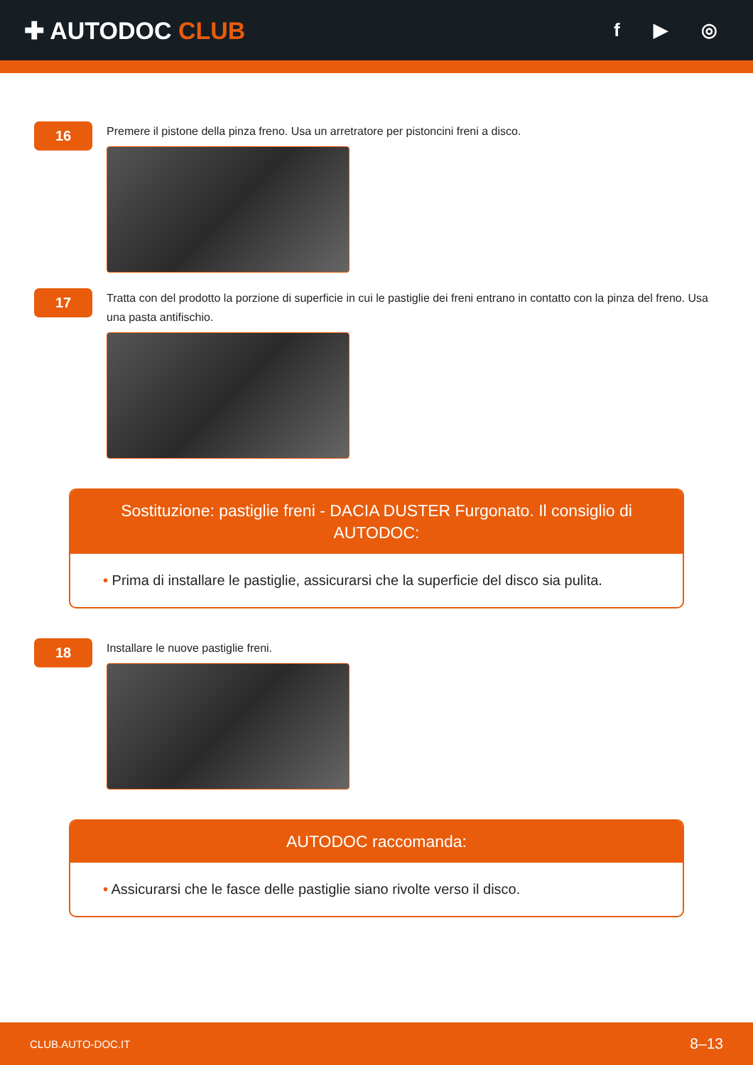✚ AUTODOC CLUB
f ▶ ◎
16
Premere il pistone della pinza freno. Usa un arretratore per pistoncini freni a disco.
17
Tratta con del prodotto la porzione di superficie in cui le pastiglie dei freni entrano in contatto con la pinza del freno. Usa una pasta antifischio.
Sostituzione: pastiglie freni - DACIA DUSTER Furgonato. Il consiglio di AUTODOC:
• Prima di installare le pastiglie, assicurarsi che la superficie del disco sia pulita.
18
Installare le nuove pastiglie freni.
AUTODOC raccomanda:
• Assicurarsi che le fasce delle pastiglie siano rivolte verso il disco.
CLUB.AUTO-DOC.IT 8–13